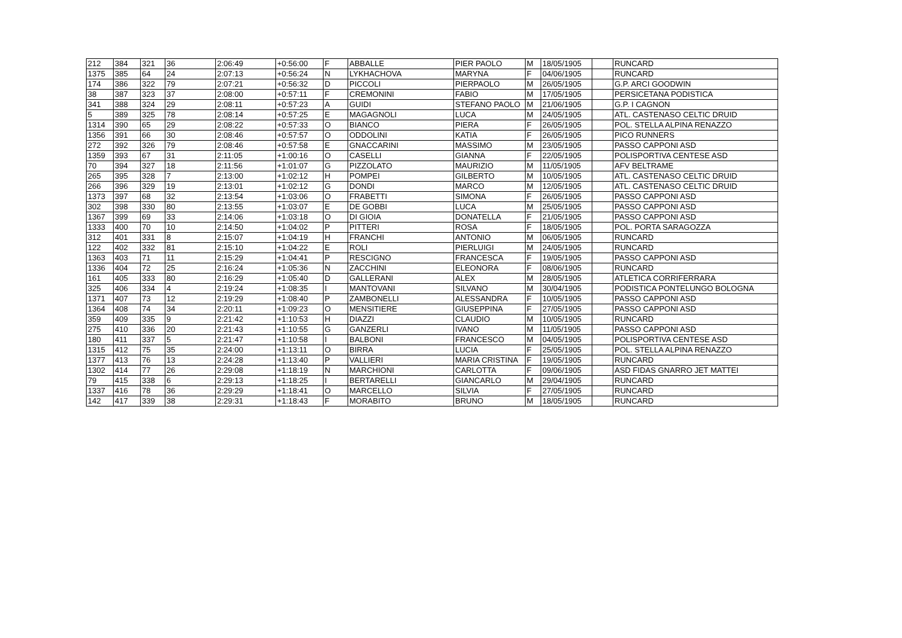| 212 | 384 | 321 | 36 | 2:06:49 | +0:56:00 | F | ABBALLE | PIER PAOLO | M | 18/05/1905 | | RUNCARD |
| 1375 | 385 | 64 | 24 | 2:07:13 | +0:56:24 | N | LYKHACHOVA | MARYNA | F | 04/06/1905 | | RUNCARD |
| 174 | 386 | 322 | 79 | 2:07:21 | +0:56:32 | D | PICCOLI | PIERPAOLO | M | 26/05/1905 | | G.P. ARCI GOODWIN |
| 38 | 387 | 323 | 37 | 2:08:00 | +0:57:11 | F | CREMONINI | FABIO | M | 17/05/1905 | | PERSICETANA PODISTICA |
| 341 | 388 | 324 | 29 | 2:08:11 | +0:57:23 | A | GUIDI | STEFANO PAOLO | M | 21/06/1905 | | G.P. I CAGNON |
| 5 | 389 | 325 | 78 | 2:08:14 | +0:57:25 | E | MAGAGNOLI | LUCA | M | 24/05/1905 | | ATL. CASTENASO CELTIC DRUID |
| 1314 | 390 | 65 | 29 | 2:08:22 | +0:57:33 | O | BIANCO | PIERA | F | 26/05/1905 | | POL. STELLA ALPINA RENAZZO |
| 1356 | 391 | 66 | 30 | 2:08:46 | +0:57:57 | O | ODDOLINI | KATIA | F | 26/05/1905 | | PICO RUNNERS |
| 272 | 392 | 326 | 79 | 2:08:46 | +0:57:58 | E | GNACCARINI | MASSIMO | M | 23/05/1905 | | PASSO CAPPONI ASD |
| 1359 | 393 | 67 | 31 | 2:11:05 | +1:00:16 | O | CASELLI | GIANNA | F | 22/05/1905 | | POLISPORTIVA CENTESE ASD |
| 70 | 394 | 327 | 18 | 2:11:56 | +1:01:07 | G | PIZZOLATO | MAURIZIO | M | 11/05/1905 | | AFV BELTRAME |
| 265 | 395 | 328 | 7 | 2:13:00 | +1:02:12 | H | POMPEI | GILBERTO | M | 10/05/1905 | | ATL. CASTENASO CELTIC DRUID |
| 266 | 396 | 329 | 19 | 2:13:01 | +1:02:12 | G | DONDI | MARCO | M | 12/05/1905 | | ATL. CASTENASO CELTIC DRUID |
| 1373 | 397 | 68 | 32 | 2:13:54 | +1:03:06 | O | FRABETTI | SIMONA | F | 26/05/1905 | | PASSO CAPPONI ASD |
| 302 | 398 | 330 | 80 | 2:13:55 | +1:03:07 | E | DE GOBBI | LUCA | M | 25/05/1905 | | PASSO CAPPONI ASD |
| 1367 | 399 | 69 | 33 | 2:14:06 | +1:03:18 | O | DI GIOIA | DONATELLA | F | 21/05/1905 | | PASSO CAPPONI ASD |
| 1333 | 400 | 70 | 10 | 2:14:50 | +1:04:02 | P | PITTERI | ROSA | F | 18/05/1905 | | POL. PORTA SARAGOZZA |
| 312 | 401 | 331 | 8 | 2:15:07 | +1:04:19 | H | FRANCHI | ANTONIO | M | 06/05/1905 | | RUNCARD |
| 122 | 402 | 332 | 81 | 2:15:10 | +1:04:22 | E | ROLI | PIERLUIGI | M | 24/05/1905 | | RUNCARD |
| 1363 | 403 | 71 | 11 | 2:15:29 | +1:04:41 | P | RESCIGNO | FRANCESCA | F | 19/05/1905 | | PASSO CAPPONI ASD |
| 1336 | 404 | 72 | 25 | 2:16:24 | +1:05:36 | N | ZACCHINI | ELEONORA | F | 08/06/1905 | | RUNCARD |
| 161 | 405 | 333 | 80 | 2:16:29 | +1:05:40 | D | GALLERANI | ALEX | M | 28/05/1905 | | ATLETICA CORRIFERRARA |
| 325 | 406 | 334 | 4 | 2:19:24 | +1:08:35 | I | MANTOVANI | SILVANO | M | 30/04/1905 | | PODISTICA PONTELUNGO BOLOGNA |
| 1371 | 407 | 73 | 12 | 2:19:29 | +1:08:40 | P | ZAMBONELLI | ALESSANDRA | F | 10/05/1905 | | PASSO CAPPONI ASD |
| 1364 | 408 | 74 | 34 | 2:20:11 | +1:09:23 | O | MENSITIERE | GIUSEPPINA | F | 27/05/1905 | | PASSO CAPPONI ASD |
| 359 | 409 | 335 | 9 | 2:21:42 | +1:10:53 | H | DIAZZI | CLAUDIO | M | 10/05/1905 | | RUNCARD |
| 275 | 410 | 336 | 20 | 2:21:43 | +1:10:55 | G | GANZERLI | IVANO | M | 11/05/1905 | | PASSO CAPPONI ASD |
| 180 | 411 | 337 | 5 | 2:21:47 | +1:10:58 | I | BALBONI | FRANCESCO | M | 04/05/1905 | | POLISPORTIVA CENTESE ASD |
| 1315 | 412 | 75 | 35 | 2:24:00 | +1:13:11 | O | BIRRA | LUCIA | F | 25/05/1905 | | POL. STELLA ALPINA RENAZZO |
| 1377 | 413 | 76 | 13 | 2:24:28 | +1:13:40 | P | VALLIERI | MARIA CRISTINA | F | 19/05/1905 | | RUNCARD |
| 1302 | 414 | 77 | 26 | 2:29:08 | +1:18:19 | N | MARCHIONI | CARLOTTA | F | 09/06/1905 | | ASD FIDAS GNARRO JET MATTEI |
| 79 | 415 | 338 | 6 | 2:29:13 | +1:18:25 | I | BERTARELLI | GIANCARLO | M | 29/04/1905 | | RUNCARD |
| 1337 | 416 | 78 | 36 | 2:29:29 | +1:18:41 | O | MARCELLO | SILVIA | F | 27/05/1905 | | RUNCARD |
| 142 | 417 | 339 | 38 | 2:29:31 | +1:18:43 | F | MORABITO | BRUNO | M | 18/05/1905 | | RUNCARD |